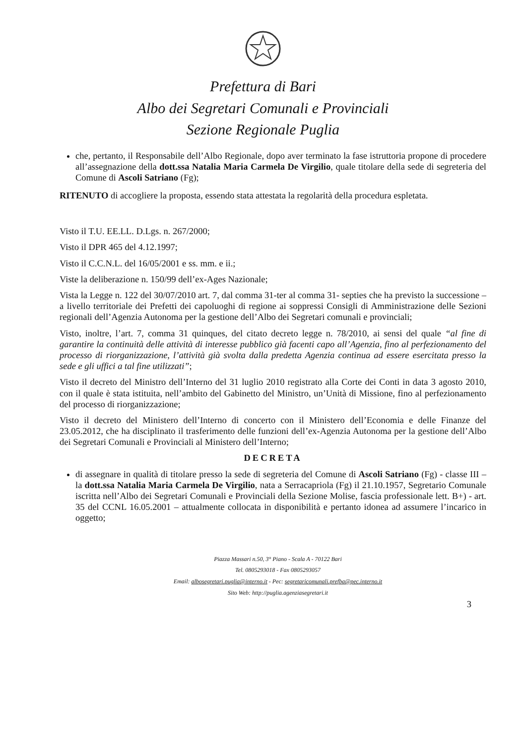Prefettura di Bari
Albo dei Segretari Comunali e Provinciali
Sezione Regionale Puglia
che, pertanto, il Responsabile dell’Albo Regionale, dopo aver terminato la fase istruttoria propone di procedere all’assegnazione della dott.ssa Natalia Maria Carmela De Virgilio, quale titolare della sede di segreteria del Comune di Ascoli Satriano (Fg);
RITENUTO di accogliere la proposta, essendo stata attestata la regolarità della procedura espletata.
Visto il T.U. EE.LL. D.Lgs. n. 267/2000;
Visto il DPR 465 del 4.12.1997;
Visto il C.C.N.L. del 16/05/2001 e ss. mm. e ii.;
Viste la deliberazione n. 150/99 dell’ex-Ages Nazionale;
Vista la Legge n. 122 del 30/07/2010 art. 7, dal comma 31-ter al comma 31- septies che ha previsto la successione – a livello territoriale dei Prefetti dei capoluoghi di regione ai soppressi Consigli di Amministrazione delle Sezioni regionali dell’Agenzia Autonoma per la gestione dell’Albo dei Segretari comunali e provinciali;
Visto, inoltre, l’art. 7, comma 31 quinques, del citato decreto legge n. 78/2010, ai sensi del quale “al fine di garantire la continuità delle attività di interesse pubblico già facenti capo all’Agenzia, fino al perfezionamento del processo di riorganizzazione, l’attività già svolta dalla predetta Agenzia continua ad essere esercitata presso la sede e gli uffici a tal fine utilizzati”;
Visto il decreto del Ministro dell’Interno del 31 luglio 2010 registrato alla Corte dei Conti in data 3 agosto 2010, con il quale è stata istituita, nell’ambito del Gabinetto del Ministro, un’Unità di Missione, fino al perfezionamento del processo di riorganizzazione;
Visto il decreto del Ministero dell’Interno di concerto con il Ministero dell’Economia e delle Finanze del 23.05.2012, che ha disciplinato il trasferimento delle funzioni dell’ex-Agenzia Autonoma per la gestione dell’Albo dei Segretari Comunali e Provinciali al Ministero dell’Interno;
DECRETA
di assegnare in qualità di titolare presso la sede di segreteria del Comune di Ascoli Satriano (Fg) - classe III – la dott.ssa Natalia Maria Carmela De Virgilio, nata a Serracapriola (Fg) il 21.10.1957, Segretario Comunale iscritta nell’Albo dei Segretari Comunali e Provinciali della Sezione Molise, fascia professionale lett. B+) - art. 35 del CCNL 16.05.2001 – attualmente collocata in disponibilità e pertanto idonea ad assumere l’incarico in oggetto;
Piazza Massari n.50, 3° Piano - Scala A - 70122 Bari
Tel. 0805293018 - Fax 0805293057
Email: albosegretari.puglia@interno.it - Pec: segretaricomunali.prefba@pec.interno.it
Sito Web: http://puglia.agenziasegretari.it
3